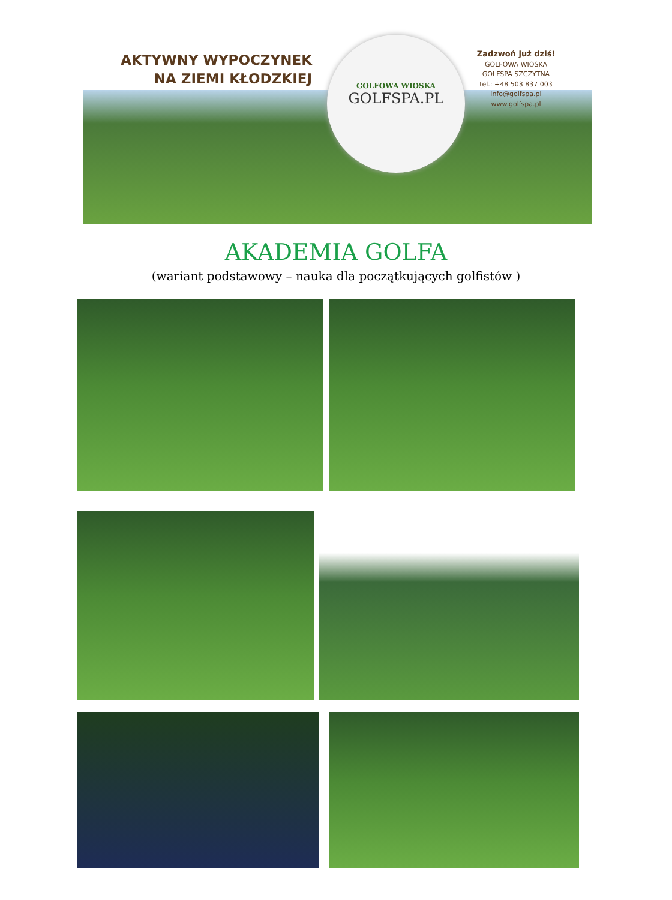AKTYWNY WYPOCZYNEK
NA ZIEMI KŁODZKIEJ
GOLFOWA WIOSKA
GOLFSPA.PL
Zadzwoń już dziś!
GOLFOWA WIOSKA
GOLFSPA SZCZYTNA
tel.: +48 503 837 003
info@golfspa.pl
www.golfspa.pl
AKADEMIA GOLFA
(wariant podstawowy – nauka dla początkujących golfistów )